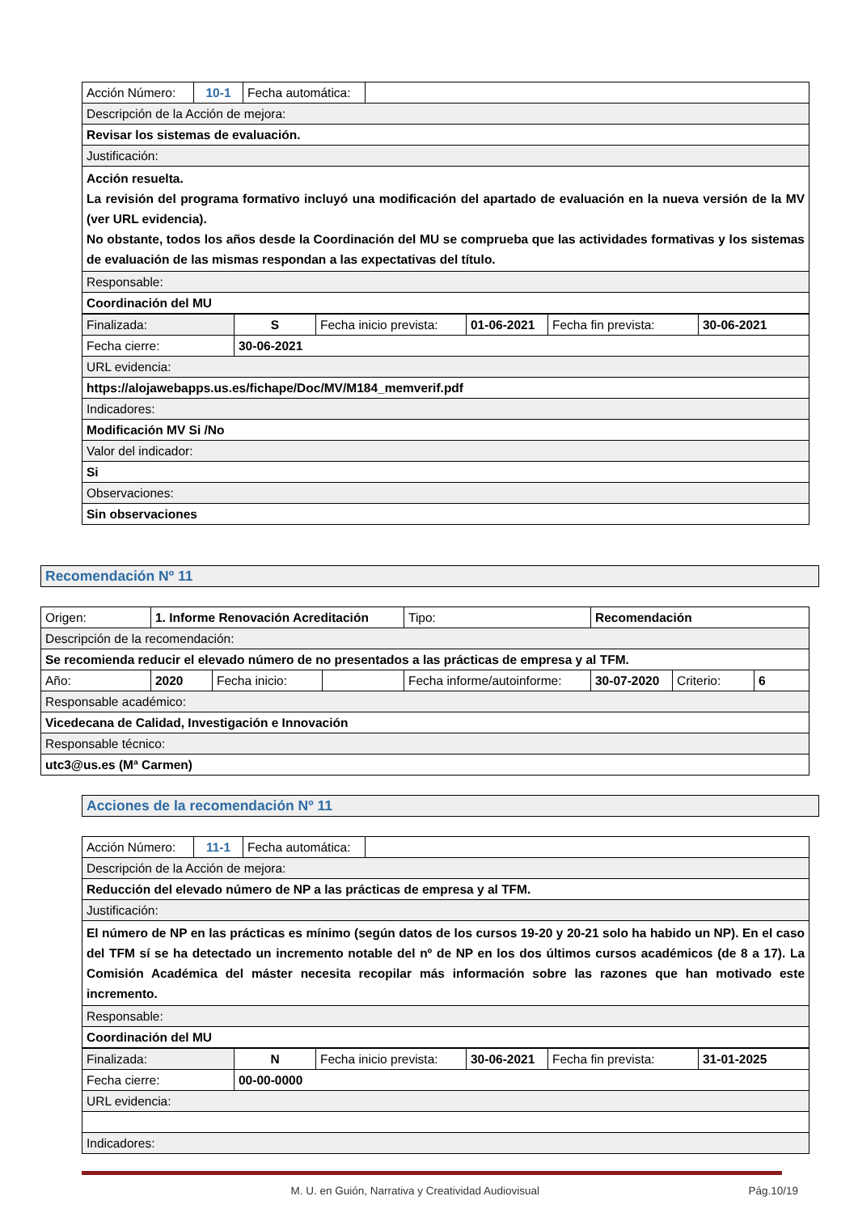| Acción Número: | 10-1 | Fecha automática: | |
| Descripción de la Acción de mejora: | | | |
| Revisar los sistemas de evaluación. | | | |
| Justificación: | | | |
| Acción resuelta. La revisión del programa formativo incluyó una modificación del apartado de evaluación en la nueva versión de la MV (ver URL evidencia). No obstante, todos los años desde la Coordinación del MU se comprueba que las actividades formativas y los sistemas de evaluación de las mismas respondan a las expectativas del título. | | | |
| Responsable: | | | |
| Coordinación del MU | | | |
| Finalizada: | S | Fecha inicio prevista: | 01-06-2021 | Fecha fin prevista: | 30-06-2021 |
| Fecha cierre: | 30-06-2021 | | | | |
| URL evidencia: | | | | | |
| https://alojawebapps.us.es/fichape/Doc/MV/M184_memverif.pdf | | | | | |
| Indicadores: | | | | | |
| Modificación MV Si /No | | | | | |
| Valor del indicador: | | | | | |
| Si | | | | | |
| Observaciones: | | | | | |
| Sin observaciones | | | | | |
Recomendación Nº 11
| Origen: | 1. Informe Renovación Acreditación | | | Tipo: | Recomendación | | |
| Descripción de la recomendación: | | | | | | | |
| Se recomienda reducir el elevado número de no presentados a las prácticas de empresa y al TFM. | | | | | | | |
| Año: | 2020 | Fecha inicio: | | Fecha informe/autoinforme: | 30-07-2020 | Criterio: | 6 |
| Responsable académico: | | | | | | | |
| Vicedecana de Calidad, Investigación e Innovación | | | | | | | |
| Responsable técnico: | | | | | | | |
| utc3@us.es (Mª Carmen) | | | | | | | |
Acciones de la recomendación Nº 11
| Acción Número: | 11-1 | Fecha automática: | |
| Descripción de la Acción de mejora: | | | |
| Reducción del elevado número de NP a las prácticas de empresa y al TFM. | | | |
| Justificación: | | | |
| El número de NP en las prácticas es mínimo (según datos de los cursos 19-20 y 20-21 solo ha habido un NP). En el caso del TFM sí se ha detectado un incremento notable del nº de NP en los dos últimos cursos académicos (de 8 a 17). La Comisión Académica del máster necesita recopilar más información sobre las razones que han motivado este incremento. | | | |
| Responsable: | | | |
| Coordinación del MU | | | |
| Finalizada: | N | Fecha inicio prevista: | 30-06-2021 | Fecha fin prevista: | 31-01-2025 |
| Fecha cierre: | 00-00-0000 | | | | |
| URL evidencia: | | | | | |
| Indicadores: | | | | | |
M. U. en Guión, Narrativa y Creatividad Audiovisual Pág.10/19